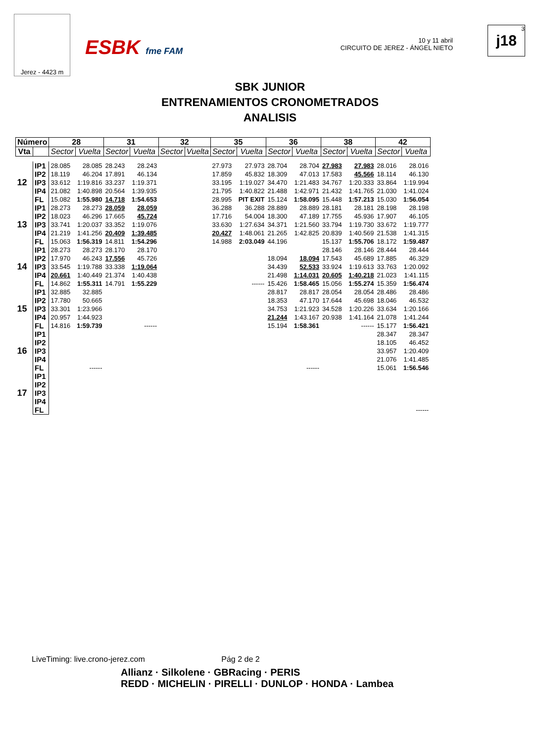Jerez - 4423 m
ESBK fme FAM
10 y 11 abril
CIRCUITO DE JEREZ - ÁNGEL NIETO
3
j18
SBK JUNIOR
ENTRENAMIENTOS CRONOMETRADOS
ANALISIS
| Número | | 28 | | 31 | | 32 | | 35 | | 36 | | 38 | | 42 | |
| --- | --- | --- | --- | --- | --- | --- | --- | --- | --- | --- | --- | --- | --- | --- | --- |
| Vta | | Sector | Vuelta | Sector | Vuelta | Sector | Vuelta | Sector | Vuelta | Sector | Vuelta | Sector | Vuelta | Sector | Vuelta |
| 12 | IP1 | 28.085 | 28.085 | 28.243 | 28.243 | | | 27.973 | 27.973 | 28.704 | 28.704 | 27.983 | 27.983 | 28.016 | 28.016 |
| | IP2 | 18.119 | 46.204 | 17.891 | 46.134 | | | 17.859 | 45.832 | 18.309 | 47.013 | 17.583 | 45.566 | 18.114 | 46.130 |
| | IP3 | 33.612 | 1:19.816 | 33.237 | 1:19.371 | | | 33.195 | 1:19.027 | 34.470 | 1:21.483 | 34.767 | 1:20.333 | 33.864 | 1:19.994 |
| | IP4 | 21.082 | 1:40.898 | 20.564 | 1:39.935 | | | 21.795 | 1:40.822 | 21.488 | 1:42.971 | 21.432 | 1:41.765 | 21.030 | 1:41.024 |
| | FL | 15.082 | 1:55.980 | 14.718 | 1:54.653 | | | 28.995 | PIT EXIT | 15.124 | 1:58.095 | 15.448 | 1:57.213 | 15.030 | 1:56.054 |
| 13 | IP1 | 28.273 | 28.273 | 28.059 | 28.059 | | | 36.288 | 36.288 | 28.889 | 28.889 | 28.181 | 28.181 | 28.198 | 28.198 |
| | IP2 | 18.023 | 46.296 | 17.665 | 45.724 | | | 17.716 | 54.004 | 18.300 | 47.189 | 17.755 | 45.936 | 17.907 | 46.105 |
| | IP3 | 33.741 | 1:20.037 | 33.352 | 1:19.076 | | | 33.630 | 1:27.634 | 34.371 | 1:21.560 | 33.794 | 1:19.730 | 33.672 | 1:19.777 |
| | IP4 | 21.219 | 1:41.256 | 20.409 | 1:39.485 | | | 20.427 | 1:48.061 | 21.265 | 1:42.825 | 20.839 | 1:40.569 | 21.538 | 1:41.315 |
| | FL | 15.063 | 1:56.319 | 14.811 | 1:54.296 | | | 14.988 | 2:03.049 | 44.196 | | 15.137 | 1:55.706 | 18.172 | 1:59.487 |
| 14 | IP1 | 28.273 | 28.273 | 28.170 | 28.170 | | | | | | | 28.146 | 28.146 | 28.444 | 28.444 |
| | IP2 | 17.970 | 46.243 | 17.556 | 45.726 | | | | | 18.094 | 18.094 | 17.543 | 45.689 | 17.885 | 46.329 |
| | IP3 | 33.545 | 1:19.788 | 33.338 | 1:19.064 | | | | | 34.439 | 52.533 | 33.924 | 1:19.613 | 33.763 | 1:20.092 |
| | IP4 | 20.661 | 1:40.449 | 21.374 | 1:40.438 | | | | | 21.498 | 1:14.031 | 20.605 | 1:40.218 | 21.023 | 1:41.115 |
| | FL | 14.862 | 1:55.311 | 14.791 | 1:55.229 | | | | ------ | 15.426 | 1:58.465 | 15.056 | 1:55.274 | 15.359 | 1:56.474 |
| 15 | IP1 | 32.885 | 32.885 | | | | | | | 28.817 | 28.817 | 28.054 | 28.054 | 28.486 | 28.486 |
| | IP2 | 17.780 | 50.665 | | | | | | | 18.353 | 47.170 | 17.644 | 45.698 | 18.046 | 46.532 |
| | IP3 | 33.301 | 1:23.966 | | | | | | | 34.753 | 1:21.923 | 34.528 | 1:20.226 | 33.634 | 1:20.166 |
| | IP4 | 20.957 | 1:44.923 | | | | | | | 21.244 | 1:43.167 | 20.938 | 1:41.164 | 21.078 | 1:41.244 |
| | FL | 14.816 | 1:59.739 | | ------ | | | | | 15.194 | 1:58.361 | | ------ | 15.177 | 1:56.421 |
| 16 | IP1 | | | | | | | | | | | | | 28.347 | 28.347 |
| | IP2 | | | | | | | | | | | | | 18.105 | 46.452 |
| | IP3 | | | | | | | | | | | | | 33.957 | 1:20.409 |
| | IP4 | | | | | | | | | | | | | 21.076 | 1:41.485 |
| | FL | | ------ | | | | | | | | ------ | | | 15.061 | 1:56.546 |
| 17 | IP1 | | | | | | | | | | | | | | |
| | IP2 | | | | | | | | | | | | | | |
| | IP3 | | | | | | | | | | | | | | |
| | IP4 | | | | | | | | | | | | | | |
| | FL | | | | | | | | | | | | | | ------ |
LiveTiming: live.crono-jerez.com Pág 2 de 2
Allianz · Silkolene · GBRacing · PERIS
REDD · MICHELIN · PIRELLI · DUNLOP · HONDA · Lambea